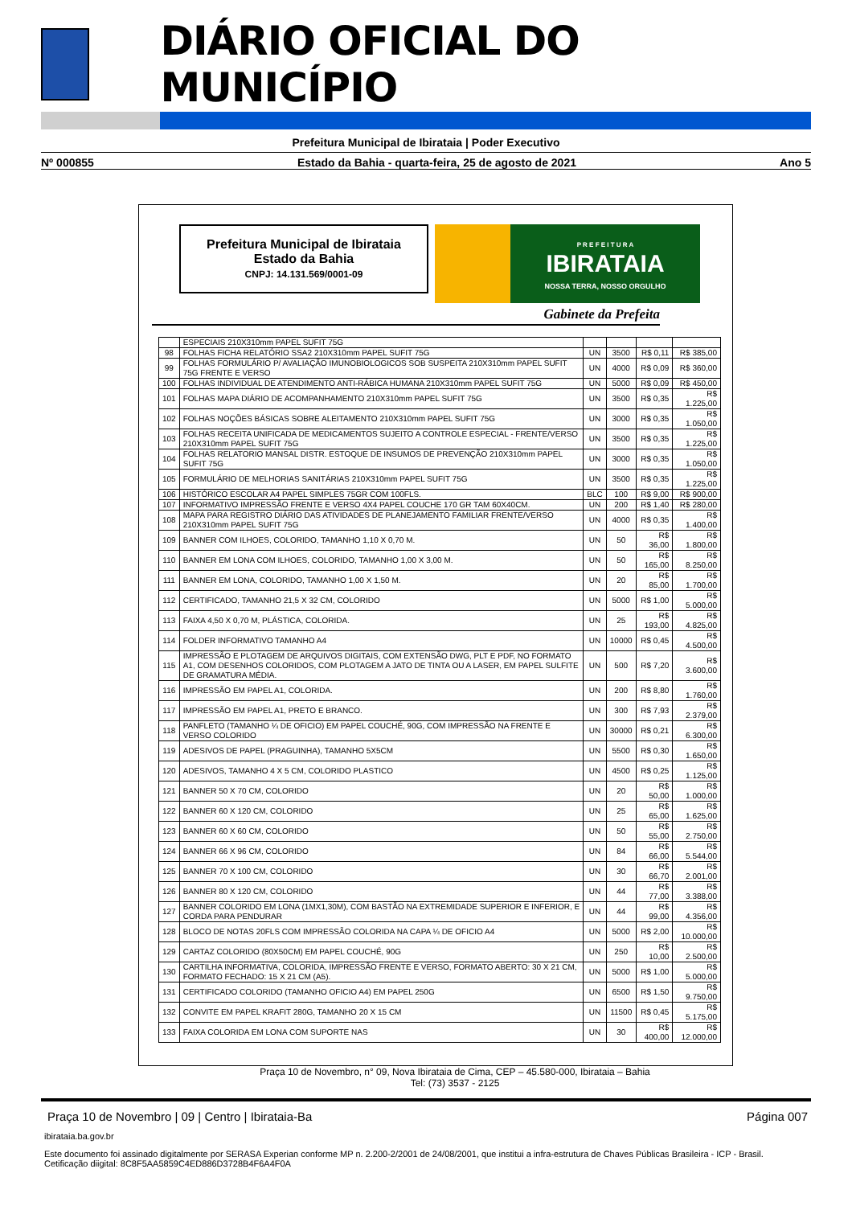DIÁRIO OFICIAL DO MUNICÍPIO
Prefeitura Municipal de Ibirataia | Poder Executivo
Nº 000855 Estado da Bahia - quarta-feira, 25 de agosto de 2021 Ano 5
Prefeitura Municipal de Ibirataia
Estado da Bahia
CNPJ: 14.131.569/0001-09
P R E F E I T U R A
IBIRATAIA
NOSSA TERRA, NOSSO ORGULHO
Gabinete da Prefeita
| | ESPECIAIS 210X310mm PAPEL SUFIT 75G | | | | |
| 98 | FOLHAS FICHA RELATÓRIO SSA2 210X310mm PAPEL SUFIT 75G | UN | 3500 | R$ 0,11 | R$ 385,00 |
| 99 | FOLHAS FORMULÁRIO P/ AVALIAÇÃO IMUNOBIOLOGICOS SOB SUSPEITA 210X310mm PAPEL SUFIT 75G FRENTE E VERSO | UN | 4000 | R$ 0,09 | R$ 360,00 |
| 100 | FOLHAS INDIVIDUAL DE ATENDIMENTO ANTI-RÁBICA HUMANA 210X310mm PAPEL SUFIT 75G | UN | 5000 | R$ 0,09 | R$ 450,00 |
| 101 | FOLHAS MAPA DIÁRIO DE ACOMPANHAMENTO 210X310mm PAPEL SUFIT 75G | UN | 3500 | R$ 0,35 | R$ 1.225,00 |
| 102 | FOLHAS NOÇÕES BÁSICAS SOBRE ALEITAMENTO 210X310mm PAPEL SUFIT 75G | UN | 3000 | R$ 0,35 | R$ 1.050,00 |
| 103 | FOLHAS RECEITA UNIFICADA DE MEDICAMENTOS SUJEITO A CONTROLE ESPECIAL - FRENTE/VERSO 210X310mm PAPEL SUFIT 75G | UN | 3500 | R$ 0,35 | R$ 1.225,00 |
| 104 | FOLHAS RELATORIO MANSAL DISTR. ESTOQUE DE INSUMOS DE PREVENÇÃO 210X310mm PAPEL SUFIT 75G | UN | 3000 | R$ 0,35 | R$ 1.050,00 |
| 105 | FORMULÁRIO DE MELHORIAS SANITÁRIAS 210X310mm PAPEL SUFIT 75G | UN | 3500 | R$ 0,35 | R$ 1.225,00 |
| 106 | HISTÓRICO ESCOLAR A4 PAPEL SIMPLES 75GR COM 100FLS. | BLC | 100 | R$ 9,00 | R$ 900,00 |
| 107 | INFORMATIVO IMPRESSÃO FRENTE E VERSO 4X4 PAPEL COUCHE 170 GR TAM 60X40CM. | UN | 200 | R$ 1,40 | R$ 280,00 |
| 108 | MAPA PARA REGISTRO DIÁRIO DAS ATIVIDADES DE PLANEJAMENTO FAMILIAR FRENTE/VERSO 210X310mm PAPEL SUFIT 75G | UN | 4000 | R$ 0,35 | R$ 1.400,00 |
| 109 | BANNER COM ILHOES, COLORIDO, TAMANHO 1,10 X 0,70 M. | UN | 50 | R$ 36,00 | R$ 1.800,00 |
| 110 | BANNER EM LONA COM ILHOES, COLORIDO, TAMANHO 1,00 X 3,00 M. | UN | 50 | R$ 165,00 | R$ 8.250,00 |
| 111 | BANNER EM LONA, COLORIDO, TAMANHO 1,00 X 1,50 M. | UN | 20 | R$ 85,00 | R$ 1.700,00 |
| 112 | CERTIFICADO, TAMANHO 21,5 X 32 CM, COLORIDO | UN | 5000 | R$ 1,00 | R$ 5.000,00 |
| 113 | FAIXA 4,50 X 0,70 M, PLÁSTICA, COLORIDA. | UN | 25 | R$ 193,00 | R$ 4.825,00 |
| 114 | FOLDER INFORMATIVO TAMANHO A4 | UN | 10000 | R$ 0,45 | R$ 4.500,00 |
| 115 | IMPRESSÃO E PLOTAGEM DE ARQUIVOS DIGITAIS, COM EXTENSÃO DWG, PLT E PDF, NO FORMATO A1, COM DESENHOS COLORIDOS, COM PLOTAGEM A JATO DE TINTA OU A LASER, EM PAPEL SULFITE DE GRAMATURA MÉDIA. | UN | 500 | R$ 7,20 | R$ 3.600,00 |
| 116 | IMPRESSÃO EM PAPEL A1, COLORIDA. | UN | 200 | R$ 8,80 | R$ 1.760,00 |
| 117 | IMPRESSÃO EM PAPEL A1, PRETO E BRANCO. | UN | 300 | R$ 7,93 | R$ 2.379,00 |
| 118 | PANFLETO (TAMANHO ¼ DE OFICIO) EM PAPEL COUCHÉ, 90G, COM IMPRESSÃO NA FRENTE E VERSO COLORIDO | UN | 30000 | R$ 0,21 | R$ 6.300,00 |
| 119 | ADESIVOS DE PAPEL (PRAGUINHA), TAMANHO 5X5CM | UN | 5500 | R$ 0,30 | R$ 1.650,00 |
| 120 | ADESIVOS, TAMANHO 4 X 5 CM, COLORIDO PLASTICO | UN | 4500 | R$ 0,25 | R$ 1.125,00 |
| 121 | BANNER 50 X 70 CM, COLORIDO | UN | 20 | R$ 50,00 | R$ 1.000,00 |
| 122 | BANNER 60 X 120 CM, COLORIDO | UN | 25 | R$ 65,00 | R$ 1.625,00 |
| 123 | BANNER 60 X 60 CM, COLORIDO | UN | 50 | R$ 55,00 | R$ 2.750,00 |
| 124 | BANNER 66 X 96 CM, COLORIDO | UN | 84 | R$ 66,00 | R$ 5.544,00 |
| 125 | BANNER 70 X 100 CM, COLORIDO | UN | 30 | R$ 66,70 | R$ 2.001,00 |
| 126 | BANNER 80 X 120 CM, COLORIDO | UN | 44 | R$ 77,00 | R$ 3.388,00 |
| 127 | BANNER COLORIDO EM LONA (1MX1,30M), COM BASTÃO NA EXTREMIDADE SUPERIOR E INFERIOR, E CORDA PARA PENDURAR | UN | 44 | R$ 99,00 | R$ 4.356,00 |
| 128 | BLOCO DE NOTAS 20FLS COM IMPRESSÃO COLORIDA NA CAPA ¼ DE OFICIO A4 | UN | 5000 | R$ 2,00 | R$ 10.000,00 |
| 129 | CARTAZ COLORIDO (80X50CM) EM PAPEL COUCHÉ, 90G | UN | 250 | R$ 10,00 | R$ 2.500,00 |
| 130 | CARTILHA INFORMATIVA, COLORIDA, IMPRESSÃO FRENTE E VERSO, FORMATO ABERTO: 30 X 21 CM, FORMATO FECHADO: 15 X 21 CM (A5). | UN | 5000 | R$ 1,00 | R$ 5.000,00 |
| 131 | CERTIFICADO COLORIDO (TAMANHO OFICIO A4) EM PAPEL 250G | UN | 6500 | R$ 1,50 | R$ 9.750,00 |
| 132 | CONVITE EM PAPEL KRAFIT 280G, TAMANHO 20 X 15 CM | UN | 11500 | R$ 0,45 | R$ 5.175,00 |
| 133 | FAIXA COLORIDA EM LONA COM SUPORTE NAS | UN | 30 | R$ 400,00 | R$ 12.000,00 |
Praça 10 de Novembro, n° 09, Nova Ibirataia de Cima, CEP – 45.580-000, Ibirataia – Bahia
Tel: (73) 3537 - 2125
Praça 10 de Novembro | 09 | Centro | Ibirataia-Ba Página 007
ibirataia.ba.gov.br
Este documento foi assinado digitalmente por SERASA Experian conforme MP n. 2.200-2/2001 de 24/08/2001, que institui a infra-estrutura de Chaves Públicas Brasileira - ICP - Brasil. Cetificação diigital: 8C8F5AA5859C4ED886D3728B4F6A4F0A